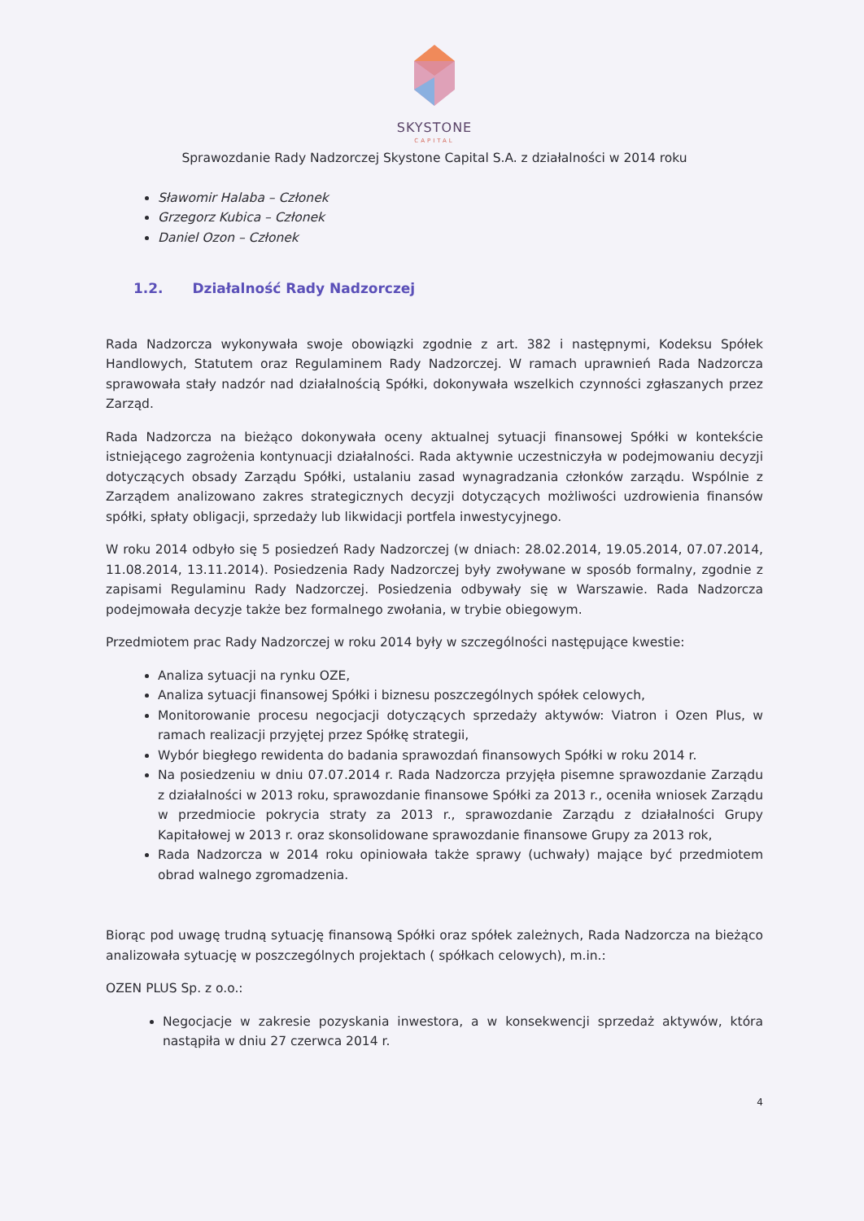SKYSTONE
CAPITAL
Sprawozdanie Rady Nadzorczej Skystone Capital S.A. z działalności w 2014 roku
Sławomir Halaba – Członek
Grzegorz Kubica – Członek
Daniel Ozon – Członek
1.2. Działalność Rady Nadzorczej
Rada Nadzorcza wykonywała swoje obowiązki zgodnie z art. 382 i następnymi, Kodeksu Spółek Handlowych, Statutem oraz Regulaminem Rady Nadzorczej. W ramach uprawnień Rada Nadzorcza sprawowała stały nadzór nad działalnością Spółki, dokonywała wszelkich czynności zgłaszanych przez Zarząd.
Rada Nadzorcza na bieżąco dokonywała oceny aktualnej sytuacji finansowej Spółki w kontekście istniejącego zagrożenia kontynuacji działalności. Rada aktywnie uczestniczyła w podejmowaniu decyzji dotyczących obsady Zarządu Spółki, ustalaniu zasad wynagradzania członków zarządu. Wspólnie z Zarządem analizowano zakres strategicznych decyzji dotyczących możliwości uzdrowienia finansów spółki, spłaty obligacji, sprzedaży lub likwidacji portfela inwestycyjnego.
W roku 2014 odbyło się 5 posiedzeń Rady Nadzorczej (w dniach: 28.02.2014, 19.05.2014, 07.07.2014, 11.08.2014, 13.11.2014). Posiedzenia Rady Nadzorczej były zwoływane w sposób formalny, zgodnie z zapisami Regulaminu Rady Nadzorczej. Posiedzenia odbywały się w Warszawie. Rada Nadzorcza podejmowała decyzje także bez formalnego zwołania, w trybie obiegowym.
Przedmiotem prac Rady Nadzorczej w roku 2014 były w szczególności następujące kwestie:
Analiza sytuacji na rynku OZE,
Analiza sytuacji finansowej Spółki i biznesu poszczególnych spółek celowych,
Monitorowanie procesu negocjacji dotyczących sprzedaży aktywów: Viatron i Ozen Plus, w ramach realizacji przyjętej przez Spółkę strategii,
Wybór biegłego rewidenta do badania sprawozdań finansowych Spółki w roku 2014 r.
Na posiedzeniu w dniu 07.07.2014 r. Rada Nadzorcza przyjęła pisemne sprawozdanie Zarządu z działalności w 2013 roku, sprawozdanie finansowe Spółki za 2013 r., oceniła wniosek Zarządu w przedmiocie pokrycia straty za 2013 r., sprawozdanie Zarządu z działalności Grupy Kapitałowej w 2013 r. oraz skonsolidowane sprawozdanie finansowe Grupy za 2013 rok,
Rada Nadzorcza w 2014 roku opiniowała także sprawy (uchwały) mające być przedmiotem obrad walnego zgromadzenia.
Biorąc pod uwagę trudną sytuację finansową Spółki oraz spółek zależnych, Rada Nadzorcza na bieżąco analizowała sytuację w poszczególnych projektach ( spółkach celowych), m.in.:
OZEN PLUS Sp. z o.o.:
Negocjacje w zakresie pozyskania inwestora, a w konsekwencji sprzedaż aktywów, która nastąpiła w dniu 27 czerwca 2014 r.
4